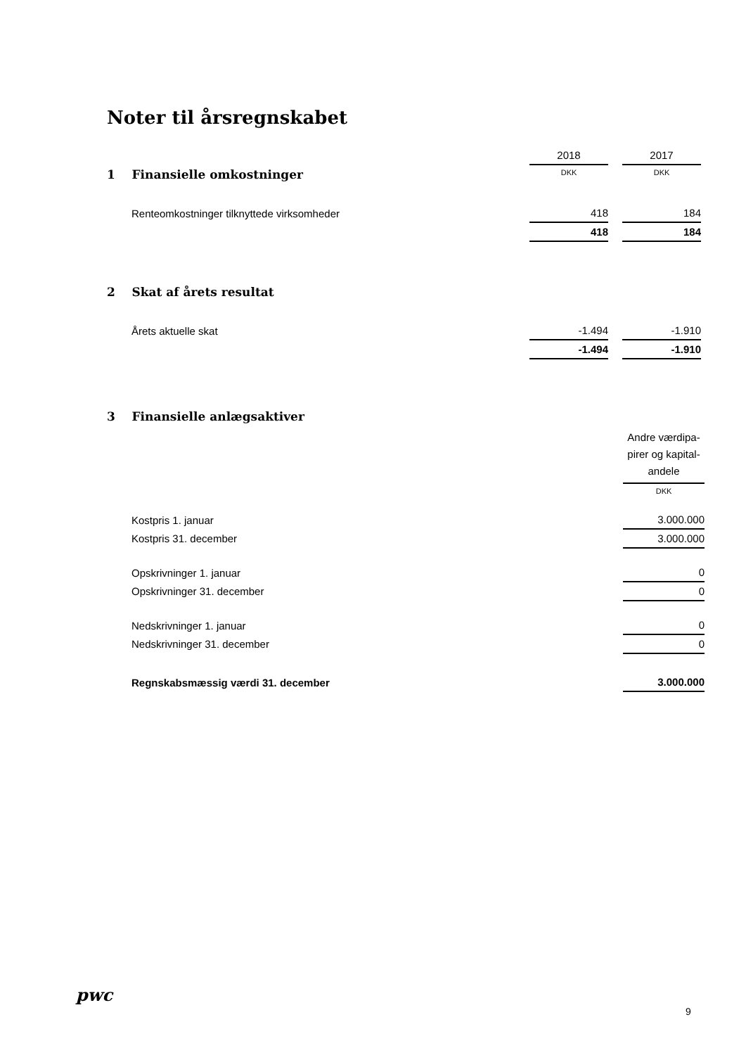Noter til årsregnskabet
| | | 2018 | | 2017 | |
| 1 Finansielle omkostninger | | DKK | | DKK | |
| Renteomkostninger tilknyttede virksomheder | | 418 | | 184 | |
| | | 418 | | 184 | |
| 2 Skat af årets resultat | | | | | |
| Årets aktuelle skat | | -1.494 | | -1.910 | |
| | | -1.494 | | -1.910 | |
| 3 Finansielle anlægsaktiver | |
| | Andre værdipa- pirer og kapital- andele |
| | DKK |
| Kostpris 1. januar | 3.000.000 |
| Kostpris 31. december | 3.000.000 |
| Opskrivninger 1. januar | 0 |
| Opskrivninger 31. december | 0 |
| Nedskrivninger 1. januar | 0 |
| Nedskrivninger 31. december | 0 |
| Regnskabsmæssig værdi 31. december | 3.000.000 |
pwc
9